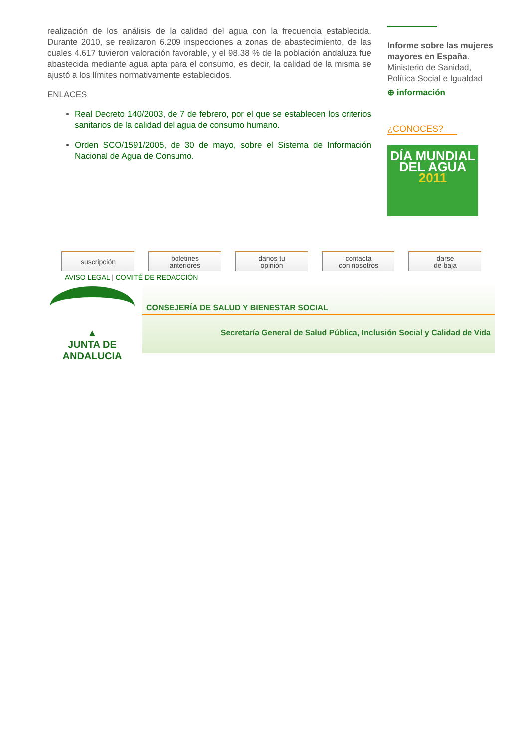realización de los análisis de la calidad del agua con la frecuencia establecida. Durante 2010, se realizaron 6.209 inspecciones a zonas de abastecimiento, de las cuales 4.617 tuvieron valoración favorable, y el 98.38 % de la población andaluza fue abastecida mediante agua apta para el consumo, es decir, la calidad de la misma se ajustó a los límites normativamente establecidos.
ENLACES
Real Decreto 140/2003, de 7 de febrero, por el que se establecen los criterios sanitarios de la calidad del agua de consumo humano.
Orden SCO/1591/2005, de 30 de mayo, sobre el Sistema de Información Nacional de Agua de Consumo.
Informe sobre las mujeres mayores en España. Ministerio de Sanidad, Política Social e Igualdad
⊕ información
¿CONOCES?
DÍA MUNDIAL DEL AGUA 2011
suscripción boletines
anteriores
danos tu
opinión
contacta
con nosotros
darse
de baja
AVISO LEGAL | COMITÉ DE REDACCIÓN
▲
JUNTA DE ANDALUCIA
CONSEJERÍA DE SALUD Y BIENESTAR SOCIAL
Secretaría General de Salud Pública, Inclusión Social y Calidad de Vida